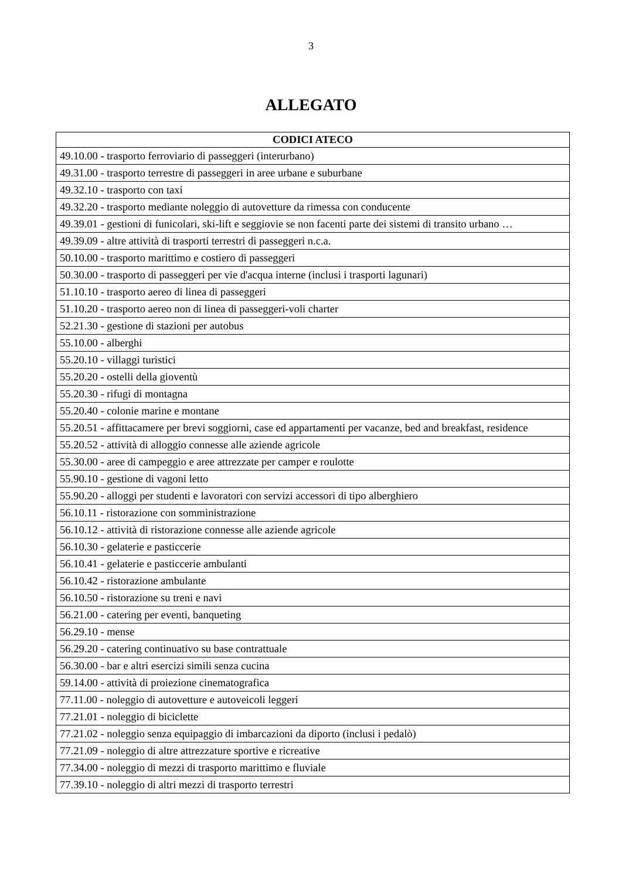3
ALLEGATO
| CODICI ATECO |
| --- |
| 49.10.00 - trasporto ferroviario di passeggeri (interurbano) |
| 49.31.00 - trasporto terrestre di passeggeri in aree urbane e suburbane |
| 49.32.10 - trasporto con taxi |
| 49.32.20 - trasporto mediante noleggio di autovetture da rimessa con conducente |
| 49.39.01 - gestioni di funicolari, ski-lift e seggiovie se non facenti parte dei sistemi di transito urbano … |
| 49.39.09 - altre attività di trasporti terrestri di passeggeri n.c.a. |
| 50.10.00 - trasporto marittimo e costiero di passeggeri |
| 50.30.00 - trasporto di passeggeri per vie d'acqua interne (inclusi i trasporti lagunari) |
| 51.10.10 - trasporto aereo di linea di passeggeri |
| 51.10.20 - trasporto aereo non di linea di passeggeri-voli charter |
| 52.21.30 - gestione di stazioni per autobus |
| 55.10.00 - alberghi |
| 55.20.10 - villaggi turistici |
| 55.20.20 - ostelli della gioventù |
| 55.20.30 - rifugi di montagna |
| 55.20.40 - colonie marine e montane |
| 55.20.51 - affittacamere per brevi soggiorni, case ed appartamenti per vacanze, bed and breakfast, residence |
| 55.20.52 - attività di alloggio connesse alle aziende agricole |
| 55.30.00 - aree di campeggio e aree attrezzate per camper e roulotte |
| 55.90.10 - gestione di vagoni letto |
| 55.90.20 - alloggi per studenti e lavoratori con servizi accessori di tipo alberghiero |
| 56.10.11 - ristorazione con somministrazione |
| 56.10.12 - attività di ristorazione connesse alle aziende agricole |
| 56.10.30 - gelaterie e pasticcerie |
| 56.10.41 - gelaterie e pasticcerie ambulanti |
| 56.10.42 - ristorazione ambulante |
| 56.10.50 - ristorazione su treni e navi |
| 56.21.00 - catering per eventi, banqueting |
| 56.29.10 - mense |
| 56.29.20 - catering continuativo su base contrattuale |
| 56.30.00 - bar e altri esercizi simili senza cucina |
| 59.14.00 - attività di proiezione cinematografica |
| 77.11.00 - noleggio di autovetture e autoveicoli leggeri |
| 77.21.01 - noleggio di biciclette |
| 77.21.02 - noleggio senza equipaggio di imbarcazioni da diporto (inclusi i pedalò) |
| 77.21.09 - noleggio di altre attrezzature sportive e ricreative |
| 77.34.00 - noleggio di mezzi di trasporto marittimo e fluviale |
| 77.39.10 - noleggio di altri mezzi di trasporto terrestri |